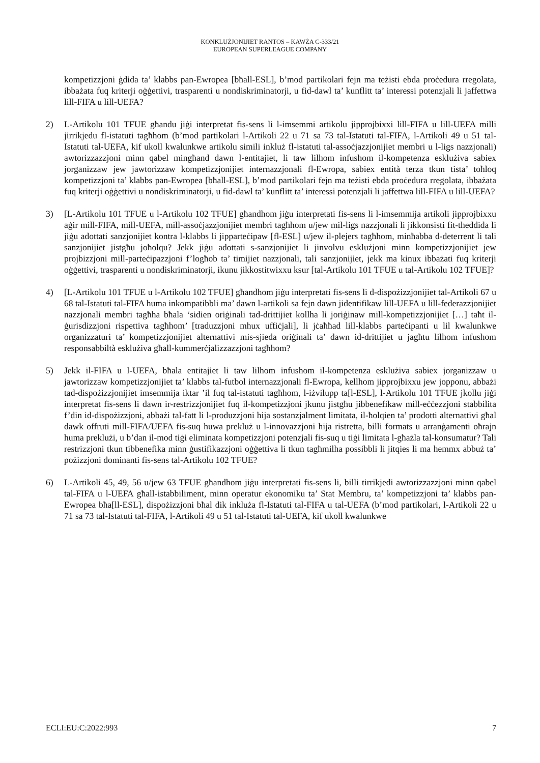KONKLUŻJONIJIET RANTOS – KAWŻA C-333/21
EUROPEAN SUPERLEAGUE COMPANY
kompetizzjoni ġdida ta’ klabbs pan-Ewropea [bħall-ESL], b’mod partikolari fejn ma teżisti ebda proċedura rregolata, ibbażata fuq kriterji oġġettivi, trasparenti u nondiskriminatorji, u fid-dawl ta’ kunflitt ta’ interessi potenzjali li jaffettwa lill-FIFA u lill-UEFA?
2) L-Artikolu 101 TFUE għandu jiġi interpretat fis-sens li l-imsemmi artikolu jipprojbixxi lill-FIFA u lill-UEFA milli jirrikjedu fl-istatuti tagħhom (b’mod partikolari l-Artikoli 22 u 71 sa 73 tal-Istatuti tal-FIFA, l-Artikoli 49 u 51 tal-Istatuti tal-UEFA, kif ukoll kwalunkwe artikolu simili inkluż fl-istatuti tal-assoċjazzjonijiet membri u l-ligs nazzjonali) awtorizzazzjoni minn qabel mingħand dawn l-entitajiet, li taw lilhom infushom il-kompetenza esklużiva sabiex jorganizzaw jew jawtorizzaw kompetizzjonijiet internazzjonali fl-Ewropa, sabiex entità terza tkun tista’ toħloq kompetizzjoni ta’ klabbs pan-Ewropea [bħall-ESL], b’mod partikolari fejn ma teżisti ebda proċedura rregolata, ibbażata fuq kriterji oġġettivi u nondiskriminatorji, u fid-dawl ta’ kunflitt ta’ interessi potenzjali li jaffettwa lill-FIFA u lill-UEFA?
3) [L-Artikolu 101 TFUE u l-Artikolu 102 TFUE] għandhom jiġu interpretati fis-sens li l-imsemmija artikoli jipprojbixxu aġir mill-FIFA, mill-UEFA, mill-assoċjazzjonijiet membri tagħhom u/jew mil-ligs nazzjonali li jikkonsisti fit-theddida li jiġu adottati sanzjonijiet kontra l-klabbs li jipparteċipaw [fl-ESL] u/jew il-plejers tagħhom, minħabba d-deterrent li tali sanzjonijiet jistgħu joħolqu? Jekk jiġu adottati s-sanzjonijiet li jinvolvu esklużjoni minn kompetizzjonijiet jew projbizzjoni mill-parteċipazzjoni f’logħob ta’ timijiet nazzjonali, tali sanzjonijiet, jekk ma kinux ibbażati fuq kriterji oġġettivi, trasparenti u nondiskriminatorji, ikunu jikkostitwixxu ksur [tal-Artikolu 101 TFUE u tal-Artikolu 102 TFUE]?
4) [L-Artikolu 101 TFUE u l-Artikolu 102 TFUE] għandhom jiġu interpretati fis-sens li d-dispożizzjonijiet tal-Artikoli 67 u 68 tal-Istatuti tal-FIFA huma inkompatibbli ma’ dawn l-artikoli sa fejn dawn jidentifikaw lill-UEFA u lill-federazzjonijiet nazzjonali membri tagħha bħala ‘sidien oriġinali tad-drittijiet kollha li joriġinaw mill-kompetizzjonijiet […] taħt il-ġurisdizzjoni rispettiva tagħhom’ [traduzzjoni mhux uffiċjali], li jċaħħad lill-klabbs parteċipanti u lil kwalunkwe organizzaturi ta’ kompetizzjonijiet alternattivi mis-sjieda oriġinali ta’ dawn id-drittijiet u jagħtu lilhom infushom responsabbiltà esklużiva għall-kummerċjalizzazzjoni tagħhom?
5) Jekk il-FIFA u l-UEFA, bħala entitajiet li taw lilhom infushom il-kompetenza esklużiva sabiex jorganizzaw u jawtorizzaw kompetizzjonijiet ta’ klabbs tal-futbol internazzjonali fl-Ewropa, kellhom jipprojbixxu jew jopponu, abbażi tad-dispożizzjonijiet imsemmija iktar ’il fuq tal-istatuti tagħhom, l-iżvilupp ta[l-ESL], l-Artikolu 101 TFUE jkollu jiġi interpretat fis-sens li dawn ir-restrizzjonijiet fuq il-kompetizzjoni jkunu jistgħu jibbenefikaw mill-eċċezzjoni stabbilita f’din id-dispożizzjoni, abbażi tal-fatt li l-produzzjoni hija sostanzjalment limitata, il-ħolqien ta’ prodotti alternattivi għal dawk offruti mill-FIFA/UEFA fis-suq huwa prekluż u l-innovazzjoni hija ristretta, billi formats u arranġamenti oħrajn huma preklużi, u b’dan il-mod tiġi eliminata kompetizzjoni potenzjali fis-suq u tiġi limitata l-għażla tal-konsumatur? Tali restrizzjoni tkun tibbenefika minn ġustifikazzjoni oġġettiva li tkun tagħmilha possibbli li jitqies li ma hemmx abbuż ta’ pożizzjoni dominanti fis-sens tal-Artikolu 102 TFUE?
6) L-Artikoli 45, 49, 56 u/jew 63 TFUE għandhom jiġu interpretati fis-sens li, billi tirrikjedi awtorizzazzjoni minn qabel tal-FIFA u l-UEFA għall-istabbiliment, minn operatur ekonomiku ta’ Stat Membru, ta’ kompetizzjoni ta’ klabbs pan-Ewropea bħa[ll-ESL], dispożizzjoni bħal dik inkluża fl-Istatuti tal-FIFA u tal-UEFA (b’mod partikolari, l-Artikoli 22 u 71 sa 73 tal-Istatuti tal-FIFA, l-Artikoli 49 u 51 tal-Istatuti tal-UEFA, kif ukoll kwalunkwe
ECLI:EU:C:2022:993 7